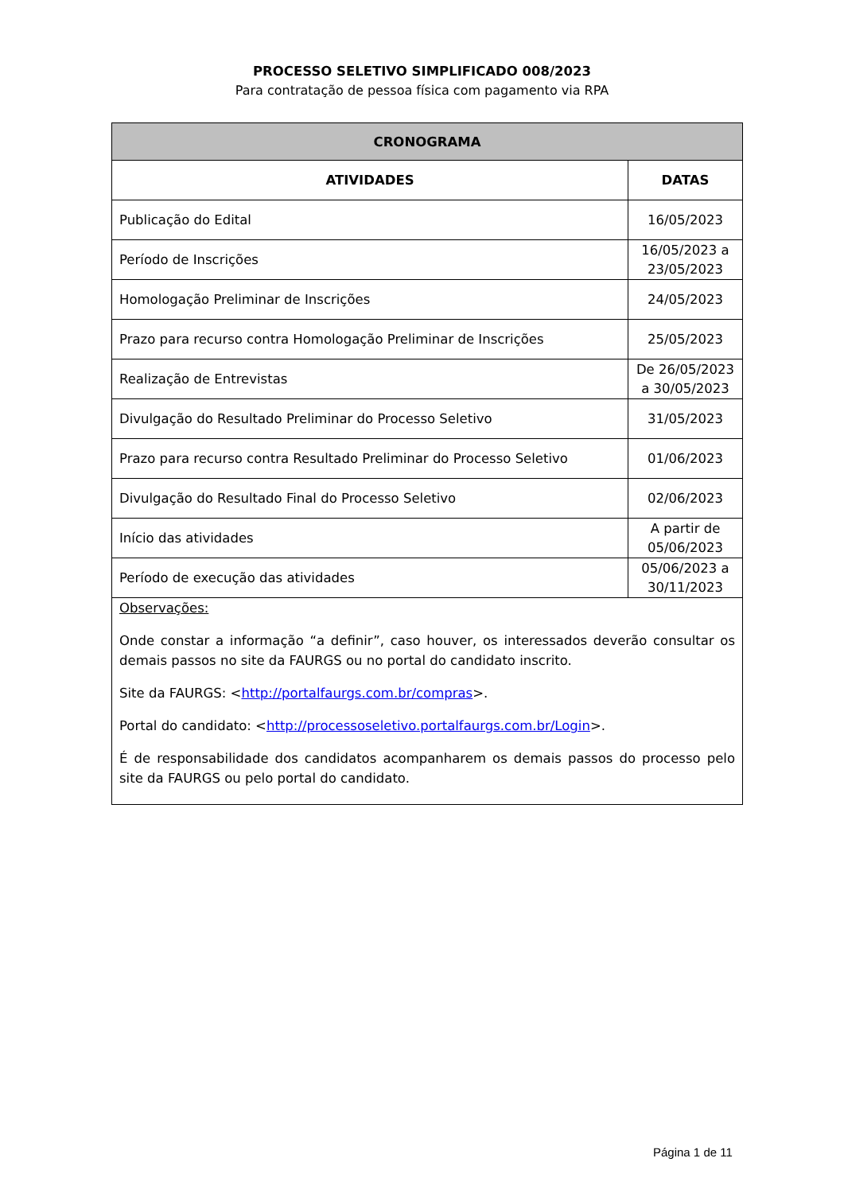PROCESSO SELETIVO SIMPLIFICADO 008/2023
Para contratação de pessoa física com pagamento via RPA
| CRONOGRAMA | |
| --- | --- |
| ATIVIDADES | DATAS |
| Publicação do Edital | 16/05/2023 |
| Período de Inscrições | 16/05/2023 a 23/05/2023 |
| Homologação Preliminar de Inscrições | 24/05/2023 |
| Prazo para recurso contra Homologação Preliminar de Inscrições | 25/05/2023 |
| Realização de Entrevistas | De 26/05/2023 a 30/05/2023 |
| Divulgação do Resultado Preliminar do Processo Seletivo | 31/05/2023 |
| Prazo para recurso contra Resultado Preliminar do Processo Seletivo | 01/06/2023 |
| Divulgação do Resultado Final do Processo Seletivo | 02/06/2023 |
| Início das atividades | A partir de 05/06/2023 |
| Período de execução das atividades | 05/06/2023 a 30/11/2023 |
| Observações: Onde constar a informação “a definir”, caso houver, os interessados deverão consultar os demais passos no site da FAURGS ou no portal do candidato inscrito. Site da FAURGS: < http://portalfaurgs.com.br/compras >. Portal do candidato: < http://processoseletivo.portalfaurgs.com.br/Login >. É de responsabilidade dos candidatos acompanharem os demais passos do processo pelo site da FAURGS ou pelo portal do candidato. | |
Página 1 de 11